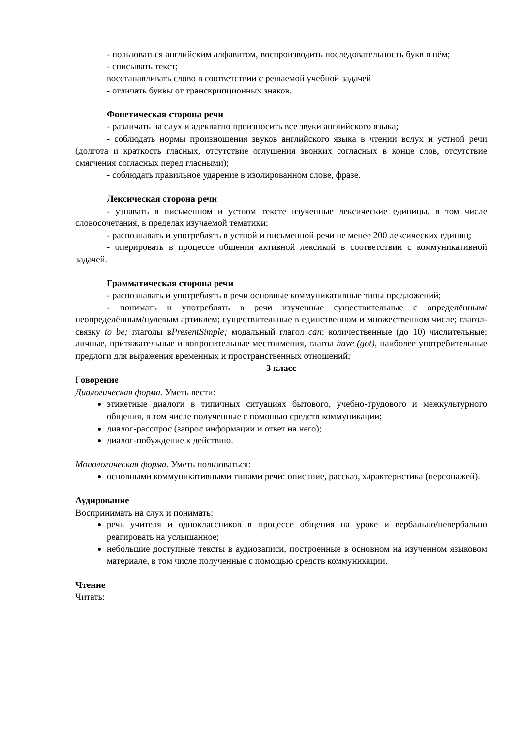- пользоваться английским алфавитом, воспроизводить последовательность букв в нём;
- списывать текст;
восстанавливать слово в соответствии с решаемой учебной задачей
- отличать буквы от транскрипционных знаков.
Фонетическая сторона речи
- различать на слух и адекватно произносить все звуки английского языка;
- соблюдать нормы произношения звуков английского языка в чтении вслух и устной речи (долгота и краткость гласных, отсутствие оглушения звонких согласных в конце слов, отсутствие смягчения согласных перед гласными);
- соблюдать правильное ударение в изолированном слове, фразе.
Лексическая сторона речи
- узнавать в письменном и устном тексте изученные лексические единицы, в том числе словосочетания, в пределах изучаемой тематики;
- распознавать и употреблять в устной и письменной речи не менее 200 лексических единиц;
- оперировать в процессе общения активной лексикой в соответствии с коммуникативной задачей.
Грамматическая сторона речи
- распознавать и употреблять в речи основные коммуникативные типы предложений;
- понимать и употреблять в речи изученные существительные с определённым/неопределённым/нулевым артиклем; существительные в единственном и множественном числе; глагол-связку to be; глаголы вPresentSimple; модальный глагол can; количественные (до 10) числительные; личные, притяжательные и вопросительные местоимения, глагол have (got), наиболее употребительные предлоги для выражения временных и пространственных отношений;
3 класс
Говорение
Диалогическая форма. Уметь вести:
этикетные диалоги в типичных ситуациях бытового, учебно-трудового и межкультурного общения, в том числе полученные с помощью средств коммуникации;
диалог-расспрос (запрос информации и ответ на него);
диалог-побуждение к действию.
Монологическая форма. Уметь пользоваться:
основными коммуникативными типами речи: описание, рассказ, характеристика (персонажей).
Аудирование
Воспринимать на слух и понимать:
речь учителя и одноклассников в процессе общения на уроке и вербально/невербально реагировать на услышанное;
небольшие доступные тексты в аудиозаписи, построенные в основном на изученном языковом материале, в том числе полученные с помощью средств коммуникации.
Чтение
Читать: